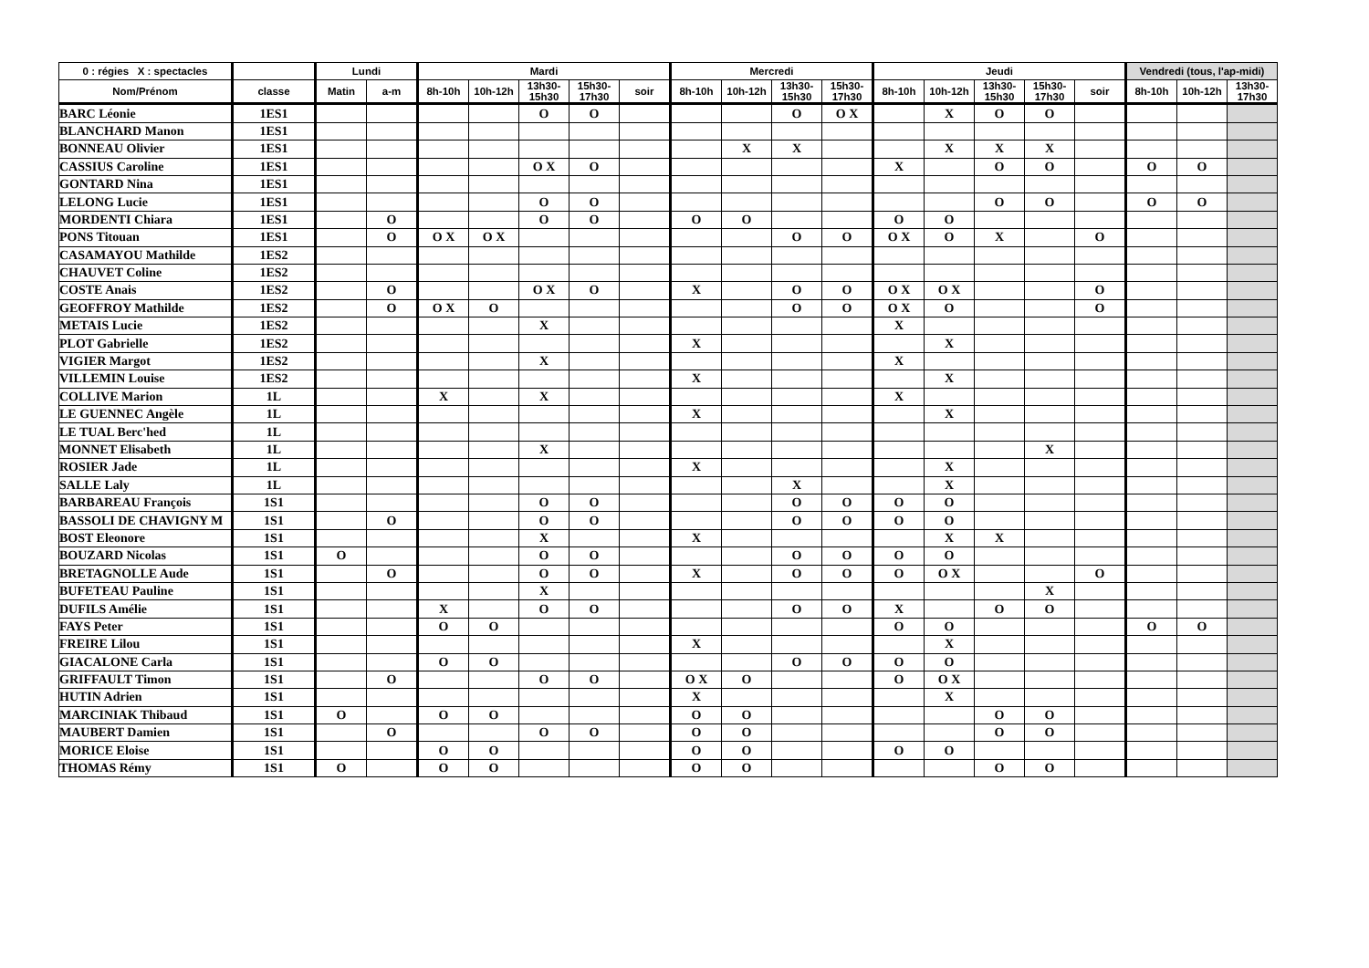| 0 : régies X : spectacles | | Lundi | | Mardi | | | | | Mercredi | | | | Jeudi | | | | | Vendredi (tous, l'ap-midi) | | |
| --- | --- | --- | --- | --- | --- | --- | --- | --- | --- | --- | --- | --- | --- | --- | --- | --- | --- | --- | --- | --- |
| Nom/Prénom | classe | Matin | a-m | 8h-10h | 10h-12h | 13h30- 15h30 | 15h30- 17h30 | soir | 8h-10h | 10h-12h | 13h30- 15h30 | 15h30- 17h30 | 8h-10h | 10h-12h | 13h30- 15h30 | 15h30- 17h30 | soir | 8h-10h | 10h-12h | 13h30- 17h30 |
| BARC Léonie | 1ES1 | | | | | O | O | | | | O | O X | | X | O | O | | | | |
| BLANCHARD Manon | 1ES1 | | | | | | | | | | | | | | | | | | | |
| BONNEAU Olivier | 1ES1 | | | | | | | | | X | X | | | X | X | X | | | | |
| CASSIUS Caroline | 1ES1 | | | | | O X | O | | | | | | X | | O | O | | O | O | |
| GONTARD Nina | 1ES1 | | | | | | | | | | | | | | | | | | | |
| LELONG Lucie | 1ES1 | | | | | O | O | | | | | | | | O | O | | O | O | |
| MORDENTI Chiara | 1ES1 | | O | | | O | O | | O | O | | | O | O | | | | | | |
| PONS Titouan | 1ES1 | | O | O X | O X | | | | | | O | O | O X | O | X | | O | | | |
| CASAMAYOU Mathilde | 1ES2 | | | | | | | | | | | | | | | | | | | |
| CHAUVET Coline | 1ES2 | | | | | | | | | | | | | | | | | | | |
| COSTE Anais | 1ES2 | | O | | | O X | O | | X | | O | O | O X | O X | | | O | | | |
| GEOFFROY Mathilde | 1ES2 | | O | O X | O | | | | | | O | O | O X | O | | | O | | | |
| METAIS Lucie | 1ES2 | | | | | X | | | | | | | X | | | | | | | |
| PLOT Gabrielle | 1ES2 | | | | | | | | X | | | | | X | | | | | | |
| VIGIER Margot | 1ES2 | | | | | X | | | | | | | X | | | | | | | |
| VILLEMIN Louise | 1ES2 | | | | | | | | X | | | | | X | | | | | | |
| COLLIVE Marion | 1L | | | X | | X | | | | | | | X | | | | | | | |
| LE GUENNEC Angèle | 1L | | | | | | | | X | | | | | X | | | | | | |
| LE TUAL Berc'hed | 1L | | | | | | | | | | | | | | | | | | | |
| MONNET Elisabeth | 1L | | | | | X | | | | | | | | | | X | | | | |
| ROSIER Jade | 1L | | | | | | | | X | | | | | X | | | | | | |
| SALLE Laly | 1L | | | | | | | | | | X | | | X | | | | | | |
| BARBAREAU François | 1S1 | | | | | O | O | | | | O | O | O | O | | | | | | |
| BASSOLI DE CHAVIGNY M | 1S1 | | O | | | O | O | | | | O | O | O | O | | | | | | |
| BOST Eleonore | 1S1 | | | | | X | | | X | | | | | X | X | | | | | |
| BOUZARD Nicolas | 1S1 | O | | | | O | O | | | | O | O | O | O | | | | | | |
| BRETAGNOLLE Aude | 1S1 | | O | | | O | O | | X | | O | O | O | O X | | | O | | | |
| BUFETEAU Pauline | 1S1 | | | | | X | | | | | | | | | | X | | | | |
| DUFILS Amélie | 1S1 | | | X | | O | O | | | | O | O | X | | O | O | | | | |
| FAYS Peter | 1S1 | | | O | O | | | | | | | | O | O | | | | O | O | |
| FREIRE Lilou | 1S1 | | | | | | | | X | | | | | X | | | | | | |
| GIACALONE Carla | 1S1 | | | O | O | | | | | | O | O | O | O | | | | | | |
| GRIFFAULT Timon | 1S1 | | O | | | O | O | | O X | O | | | O | O X | | | | | | |
| HUTIN Adrien | 1S1 | | | | | | | | X | | | | | X | | | | | | |
| MARCINIAK Thibaud | 1S1 | O | | O | O | | | | O | O | | | | | O | O | | | | |
| MAUBERT Damien | 1S1 | | O | | | O | O | | O | O | | | | | O | O | | | | |
| MORICE Eloise | 1S1 | | | O | O | | | | O | O | | | O | O | | | | | | |
| THOMAS Rémy | 1S1 | O | | O | O | | | | O | O | | | | | O | O | | | | |